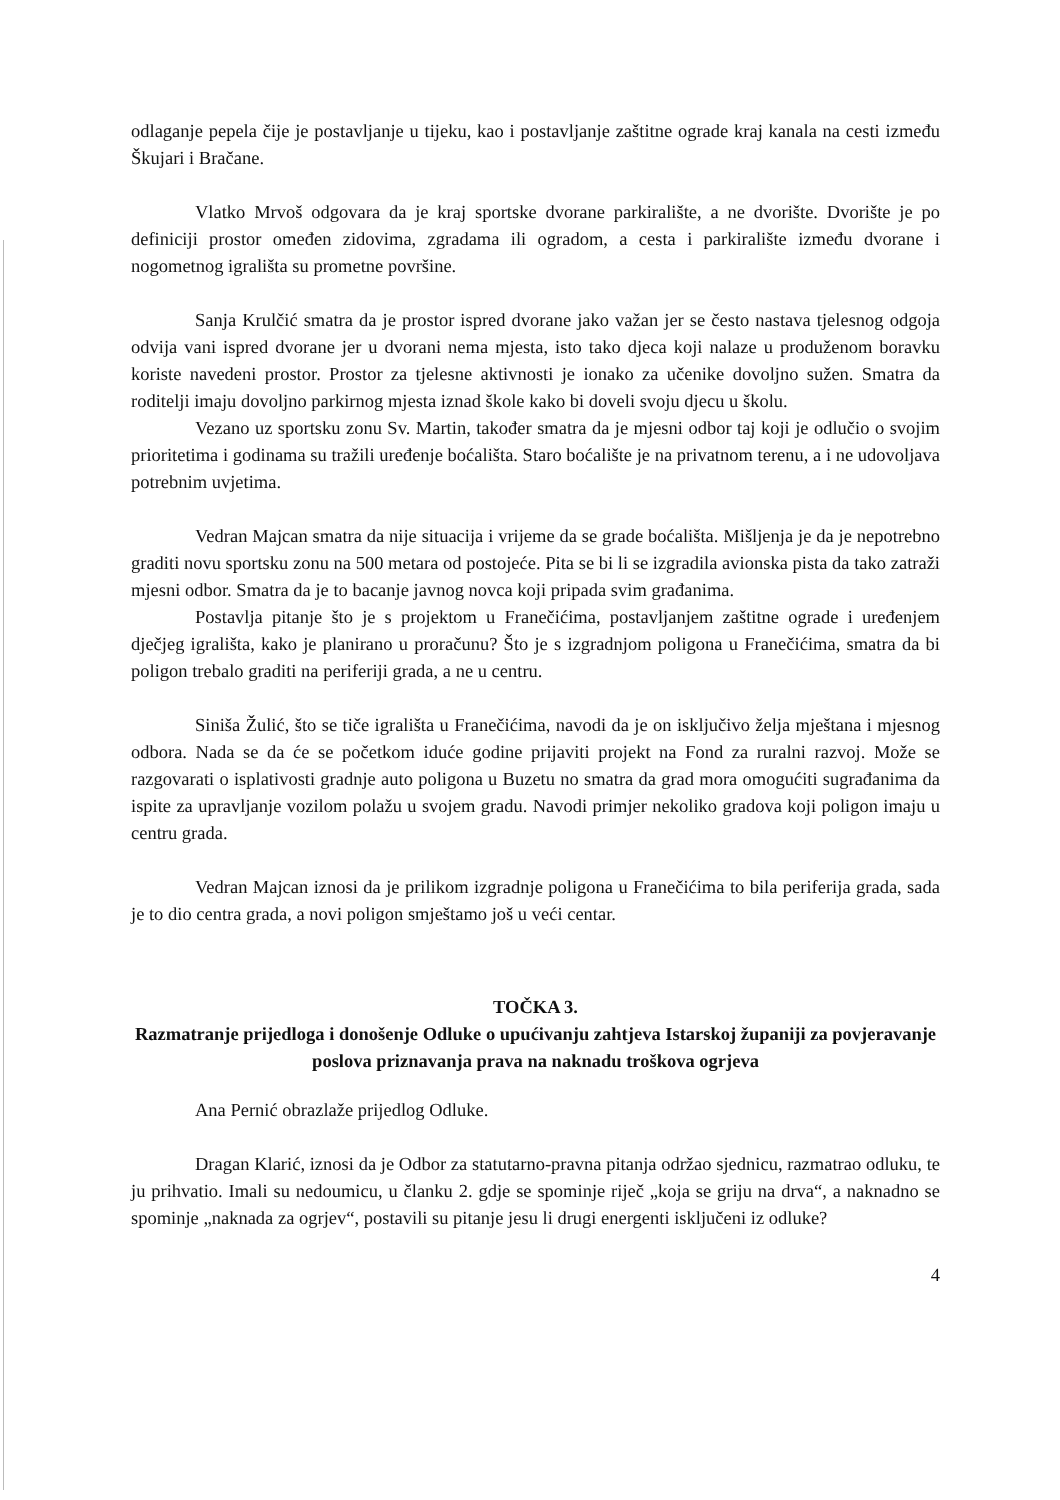odlaganje pepela čije je postavljanje u tijeku, kao i postavljanje zaštitne ograde kraj kanala na cesti između Škujari i Bračane.
Vlatko Mrvoš odgovara da je kraj sportske dvorane parkiralište, a ne dvorište. Dvorište je po definiciji prostor omeđen zidovima, zgradama ili ogradom, a cesta i parkiralište između dvorane i nogometnog igrališta su prometne površine.
Sanja Krulčić smatra da je prostor ispred dvorane jako važan jer se često nastava tjelesnog odgoja odvija vani ispred dvorane jer u dvorani nema mjesta, isto tako djeca koji nalaze u produženom boravku koriste navedeni prostor. Prostor za tjelesne aktivnosti je ionako za učenike dovoljno sužen. Smatra da roditelji imaju dovoljno parkirnog mjesta iznad škole kako bi doveli svoju djecu u školu.
Vezano uz sportsku zonu Sv. Martin, također smatra da je mjesni odbor taj koji je odlučio o svojim prioritetima i godinama su tražili uređenje boćališta. Staro boćalište je na privatnom terenu, a i ne udovoljava potrebnim uvjetima.
Vedran Majcan smatra da nije situacija i vrijeme da se grade boćališta. Mišljenja je da je nepotrebno graditi novu sportsku zonu na 500 metara od postojeće. Pita se bi li se izgradila avionska pista da tako zatraži mjesni odbor. Smatra da je to bacanje javnog novca koji pripada svim građanima.
Postavlja pitanje što je s projektom u Franečićima, postavljanjem zaštitne ograde i uređenjem dječjeg igrališta, kako je planirano u proračunu? Što je s izgradnjom poligona u Franečićima, smatra da bi poligon trebalo graditi na periferiji grada, a ne u centru.
Siniša Žulić, što se tiče igrališta u Franečićima, navodi da je on isključivo želja mještana i mjesnog odbora. Nada se da će se početkom iduće godine prijaviti projekt na Fond za ruralni razvoj. Može se razgovarati o isplativosti gradnje auto poligona u Buzetu no smatra da grad mora omogućiti sugrađanima da ispite za upravljanje vozilom polažu u svojem gradu. Navodi primjer nekoliko gradova koji poligon imaju u centru grada.
Vedran Majcan iznosi da je prilikom izgradnje poligona u Franečićima to bila periferija grada, sada je to dio centra grada, a novi poligon smještamo još u veći centar.
TOČKA 3.
Razmatranje prijedloga i donošenje Odluke o upućivanju zahtjeva Istarskoj županiji za povjeravanje poslova priznavanja prava na naknadu troškova ogrjeva
Ana Pernić obrazlaže prijedlog Odluke.
Dragan Klarić, iznosi da je Odbor za statutarno-pravna pitanja održao sjednicu, razmatrao odluku, te ju prihvatio. Imali su nedoumicu, u članku 2. gdje se spominje riječ „koja se griju na drva“, a naknadno se spominje „naknada za ogrjev“, postavili su pitanje jesu li drugi energenti isključeni iz odluke?
4